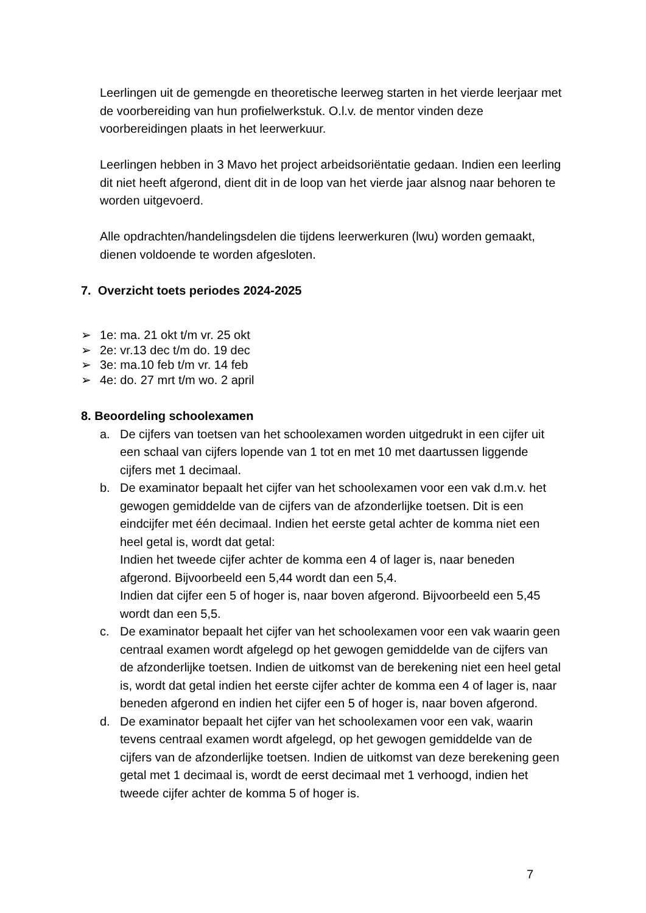Leerlingen uit de gemengde en theoretische leerweg starten in het vierde leerjaar met de voorbereiding van hun profielwerkstuk. O.l.v. de mentor vinden deze voorbereidingen plaats in het leerwerkuur.
Leerlingen hebben in 3 Mavo het project arbeidsoriëntatie gedaan. Indien een leerling dit niet heeft afgerond, dient dit in de loop van het vierde jaar alsnog naar behoren te worden uitgevoerd.
Alle opdrachten/handelingsdelen die tijdens leerwerkuren (lwu) worden gemaakt, dienen voldoende te worden afgesloten.
7. Overzicht toets periodes 2024-2025
➢ 1e: ma. 21 okt t/m vr. 25 okt
➢ 2e: vr.13 dec t/m do. 19 dec
➢ 3e: ma.10 feb t/m vr. 14 feb
➢ 4e: do. 27 mrt t/m wo. 2 april
8. Beoordeling schoolexamen
a. De cijfers van toetsen van het schoolexamen worden uitgedrukt in een cijfer uit een schaal van cijfers lopende van 1 tot en met 10 met daartussen liggende cijfers met 1 decimaal.
b. De examinator bepaalt het cijfer van het schoolexamen voor een vak d.m.v. het gewogen gemiddelde van de cijfers van de afzonderlijke toetsen. Dit is een eindcijfer met één decimaal. Indien het eerste getal achter de komma niet een heel getal is, wordt dat getal:
Indien het tweede cijfer achter de komma een 4 of lager is, naar beneden afgerond. Bijvoorbeeld een 5,44 wordt dan een 5,4.
Indien dat cijfer een 5 of hoger is, naar boven afgerond. Bijvoorbeeld een 5,45 wordt dan een 5,5.
c. De examinator bepaalt het cijfer van het schoolexamen voor een vak waarin geen centraal examen wordt afgelegd op het gewogen gemiddelde van de cijfers van de afzonderlijke toetsen. Indien de uitkomst van de berekening niet een heel getal is, wordt dat getal indien het eerste cijfer achter de komma een 4 of lager is, naar beneden afgerond en indien het cijfer een 5 of hoger is, naar boven afgerond.
d. De examinator bepaalt het cijfer van het schoolexamen voor een vak, waarin tevens centraal examen wordt afgelegd, op het gewogen gemiddelde van de cijfers van de afzonderlijke toetsen. Indien de uitkomst van deze berekening geen getal met 1 decimaal is, wordt de eerst decimaal met 1 verhoogd, indien het tweede cijfer achter de komma 5 of hoger is.
7